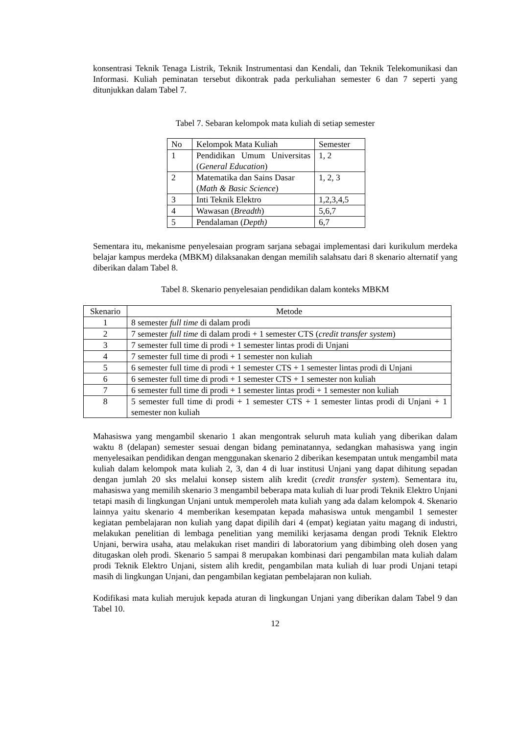konsentrasi Teknik Tenaga Listrik, Teknik Instrumentasi dan Kendali, dan Teknik Telekomunikasi dan Informasi. Kuliah peminatan tersebut dikontrak pada perkuliahan semester 6 dan 7 seperti yang ditunjukkan dalam Tabel 7.
Tabel 7. Sebaran kelompok mata kuliah di setiap semester
| No | Kelompok Mata Kuliah | Semester |
| --- | --- | --- |
| 1 | Pendidikan Umum Universitas ( General Education ) | 1, 2 |
| 2 | Matematika dan Sains Dasar ( Math & Basic Science ) | 1, 2, 3 |
| 3 | Inti Teknik Elektro | 1,2,3,4,5 |
| 4 | Wawasan ( Breadth ) | 5,6,7 |
| 5 | Pendalaman ( Depth) | 6,7 |
Sementara itu, mekanisme penyelesaian program sarjana sebagai implementasi dari kurikulum merdeka belajar kampus merdeka (MBKM) dilaksanakan dengan memilih salahsatu dari 8 skenario alternatif yang diberikan dalam Tabel 8.
Tabel 8. Skenario penyelesaian pendidikan dalam konteks MBKM
| Skenario | Metode |
| --- | --- |
| 1 | 8 semester full time di dalam prodi |
| 2 | 7 semester full time di dalam prodi + 1 semester CTS ( credit transfer system ) |
| 3 | 7 semester full time di prodi + 1 semester lintas prodi di Unjani |
| 4 | 7 semester full time di prodi + 1 semester non kuliah |
| 5 | 6 semester full time di prodi + 1 semester CTS + 1 semester lintas prodi di Unjani |
| 6 | 6 semester full time di prodi + 1 semester CTS + 1 semester non kuliah |
| 7 | 6 semester full time di prodi + 1 semester lintas prodi + 1 semester non kuliah |
| 8 | 5 semester full time di prodi + 1 semester CTS + 1 semester lintas prodi di Unjani + 1 semester non kuliah |
Mahasiswa yang mengambil skenario 1 akan mengontrak seluruh mata kuliah yang diberikan dalam waktu 8 (delapan) semester sesuai dengan bidang peminatannya, sedangkan mahasiswa yang ingin menyelesaikan pendidikan dengan menggunakan skenario 2 diberikan kesempatan untuk mengambil mata kuliah dalam kelompok mata kuliah 2, 3, dan 4 di luar institusi Unjani yang dapat dihitung sepadan dengan jumlah 20 sks melalui konsep sistem alih kredit (credit transfer system). Sementara itu, mahasiswa yang memilih skenario 3 mengambil beberapa mata kuliah di luar prodi Teknik Elektro Unjani tetapi masih di lingkungan Unjani untuk memperoleh mata kuliah yang ada dalam kelompok 4. Skenario lainnya yaitu skenario 4 memberikan kesempatan kepada mahasiswa untuk mengambil 1 semester kegiatan pembelajaran non kuliah yang dapat dipilih dari 4 (empat) kegiatan yaitu magang di industri, melakukan penelitian di lembaga penelitian yang memiliki kerjasama dengan prodi Teknik Elektro Unjani, berwira usaha, atau melakukan riset mandiri di laboratorium yang dibimbing oleh dosen yang ditugaskan oleh prodi. Skenario 5 sampai 8 merupakan kombinasi dari pengambilan mata kuliah dalam prodi Teknik Elektro Unjani, sistem alih kredit, pengambilan mata kuliah di luar prodi Unjani tetapi masih di lingkungan Unjani, dan pengambilan kegiatan pembelajaran non kuliah.
Kodifikasi mata kuliah merujuk kepada aturan di lingkungan Unjani yang diberikan dalam Tabel 9 dan Tabel 10.
12